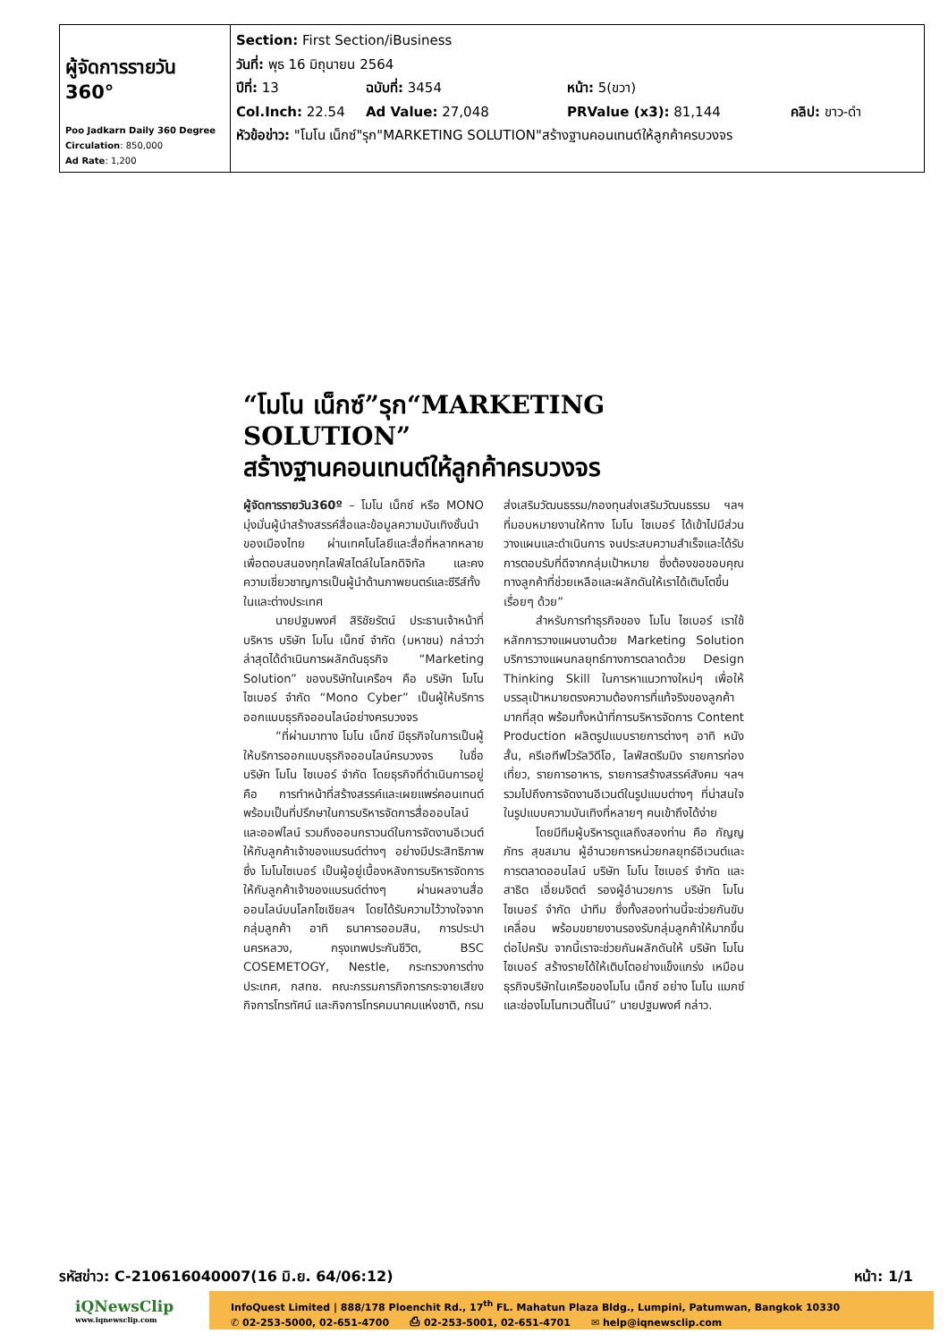| ผู้จัดการรายวัน 360° Poo Jadkarn Daily 360 Degree Circulation : 850,000 Ad Rate : 1,200 | Section: First Section/iBusiness วันที่: พุธ 16 มิถุนายน 2564 ปีที่: 13 ฉบับที่: 3454 หน้า: 5(ขวา) Col.Inch: 22.54 Ad Value: 27,048 PRValue (x3): 81,144 คลิป: ขาว-ดำ หัวข้อข่าว: "โมโน เน็กซ์"รุก"MARKETING SOLUTION"สร้างฐานคอนเทนต์ให้ลูกค้าครบวงจร |
“โมโน เน็กซ์”รุก“MARKETING SOLUTION”
สร้างฐานคอนเทนต์ให้ลูกค้าครบวงจร
ผู้จัดการรายวัน360º – โมโน เน็กซ์ หรือ MONO มุ่งมั่นผู้นำสร้างสรรค์สื่อและข้อมูลความบันเทิงชั้นนำของเมืองไทย ผ่านเทคโนโลยีและสื่อที่หลากหลายเพื่อตอบสนองทุกไลฟ์สไตล์ในโลกดิจิทัล และคงความเชี่ยวชาญการเป็นผู้นำด้านภาพยนตร์และซีรีส์ทั้งในและต่างประเทศ
นายปฐมพงศ์ สิริชัยรัตน์ ประธานเจ้าหน้าที่บริหาร บริษัท โมโน เน็กซ์ จำกัด (มหาชน) กล่าวว่า ล่าสุดได้ดำเนินการผลักดันธุรกิจ “Marketing Solution” ของบริษัทในเครือฯ คือ บริษัท โมโน ไซเบอร์ จำกัด “Mono Cyber” เป็นผู้ให้บริการออกแบบธุรกิจออนไลน์อย่างครบวงจร
“ที่ผ่านมาทาง โมโน เน็กซ์ มีธุรกิจในการเป็นผู้ให้บริการออกแบบธุรกิจออนไลน์ครบวงจร ในชื่อบริษัท โมโน ไซเบอร์ จำกัด โดยธุรกิจที่ดำเนินการอยู่ คือ การทำหน้าที่สร้างสรรค์และเผยแพร่คอนเทนต์ พร้อมเป็นที่ปรึกษาในการบริหารจัดการสื่อออนไลน์และออฟไลน์ รวมถึงออนกราวนด์ในการจัดงานอีเวนต์ให้กับลูกค้าเจ้าของแบรนด์ต่างๆ อย่างมีประสิทธิภาพ ซึ่ง โมโนไซเบอร์ เป็นผู้อยู่เบื้องหลังการบริหารจัดการให้กับลูกค้าเจ้าของแบรนด์ต่างๆ ผ่านผลงานสื่อออนไลน์บนโลกโซเชียลฯ โดยได้รับความไว้วางใจจากกลุ่มลูกค้า อาทิ ธนาคารออมสิน, การประปานครหลวง, กรุงเทพประกันชีวิต, BSC COSEMETOGY, Nestle, กระทรวงการต่างประเทศ, กสทช. คณะกรรมการกิจการกระจายเสียง กิจการโทรทัศน์ และกิจการโทรคมนาคมแห่งชาติ, กรมส่งเสริมวัฒนธรรม/กองทุนส่งเสริมวัฒนธรรม ฯลฯ ที่มอบหมายงานให้ทาง โมโน ไซเบอร์ ได้เข้าไปมีส่วนวางแผนและดำเนินการ จนประสบความสำเร็จและได้รับการตอบรับที่ดีจากกลุ่มเป้าหมาย ซึ่งต้องขอขอบคุณทางลูกค้าที่ช่วยเหลือและผลักดันให้เราได้เติบโตขึ้นเรื่อยๆ ด้วย”
สำหรับการทำธุรกิจของ โมโน ไซเบอร์ เราใช้หลักการวางแผนงานด้วย Marketing Solution บริการวางแผนกลยุทธ์ทางการตลาดด้วย Design Thinking Skill ในการหาแนวทางใหม่ๆ เพื่อให้บรรลุเป้าหมายตรงความต้องการที่แท้จริงของลูกค้ามากที่สุด พร้อมทั้งหน้าที่การบริหารจัดการ Content Production ผลิตรูปแบบรายการต่างๆ อาทิ หนังสั้น, ครีเอทีฟไวรัลวิดีโอ, ไลฟ์สตรีมมิง รายการท่องเที่ยว, รายการอาหาร, รายการสร้างสรรค์สังคม ฯลฯ รวมไปถึงการจัดงานอีเวนต์ในรูปแบบต่างๆ ที่น่าสนใจในรูปแบบความบันเทิงที่หลายๆ คนเข้าถึงได้ง่าย
โดยมีทีมผู้บริหารดูแลถึงสองท่าน คือ กัญญภัทร สุขสมาน ผู้อำนวยการหน่วยกลยุทธ์อีเวนต์และการตลาดออนไลน์ บริษัท โมโน ไซเบอร์ จำกัด และ สาธิต เอี่ยมจิตต์ รองผู้อำนวยการ บริษัท โมโน ไซเบอร์ จำกัด นำทีม ซึ่งทั้งสองท่านนี้จะช่วยกันขับเคลื่อน พร้อมขยายงานรองรับกลุ่มลูกค้าให้มากขึ้นต่อไปครับ จากนี้เราจะช่วยกันผลักดันให้ บริษัท โมโน ไซเบอร์ สร้างรายได้ให้เติบโตอย่างแข็งแกร่ง เหมือนธุรกิจบริษัทในเครือของโมโน เน็กซ์ อย่าง โมโน แมกซ์ และช่องโมโนทเวนตี้ไนน์” นายปฐมพงศ์ กล่าว.
รหัสข่าว: C-210616040007(16 มิ.ย. 64/06:12) หน้า: 1/1
iQNewsClip
www.iqnewsclip.com
InfoQuest Limited | 888/178 Ploenchit Rd., 17<sup>th</sup> FL. Mahatun Plaza Bldg., Lumpini, Patumwan, Bangkok 10330
✆ 02-253-5000, 02-651-4700 ⎙ 02-253-5001, 02-651-4701 ✉ help@iqnewsclip.com